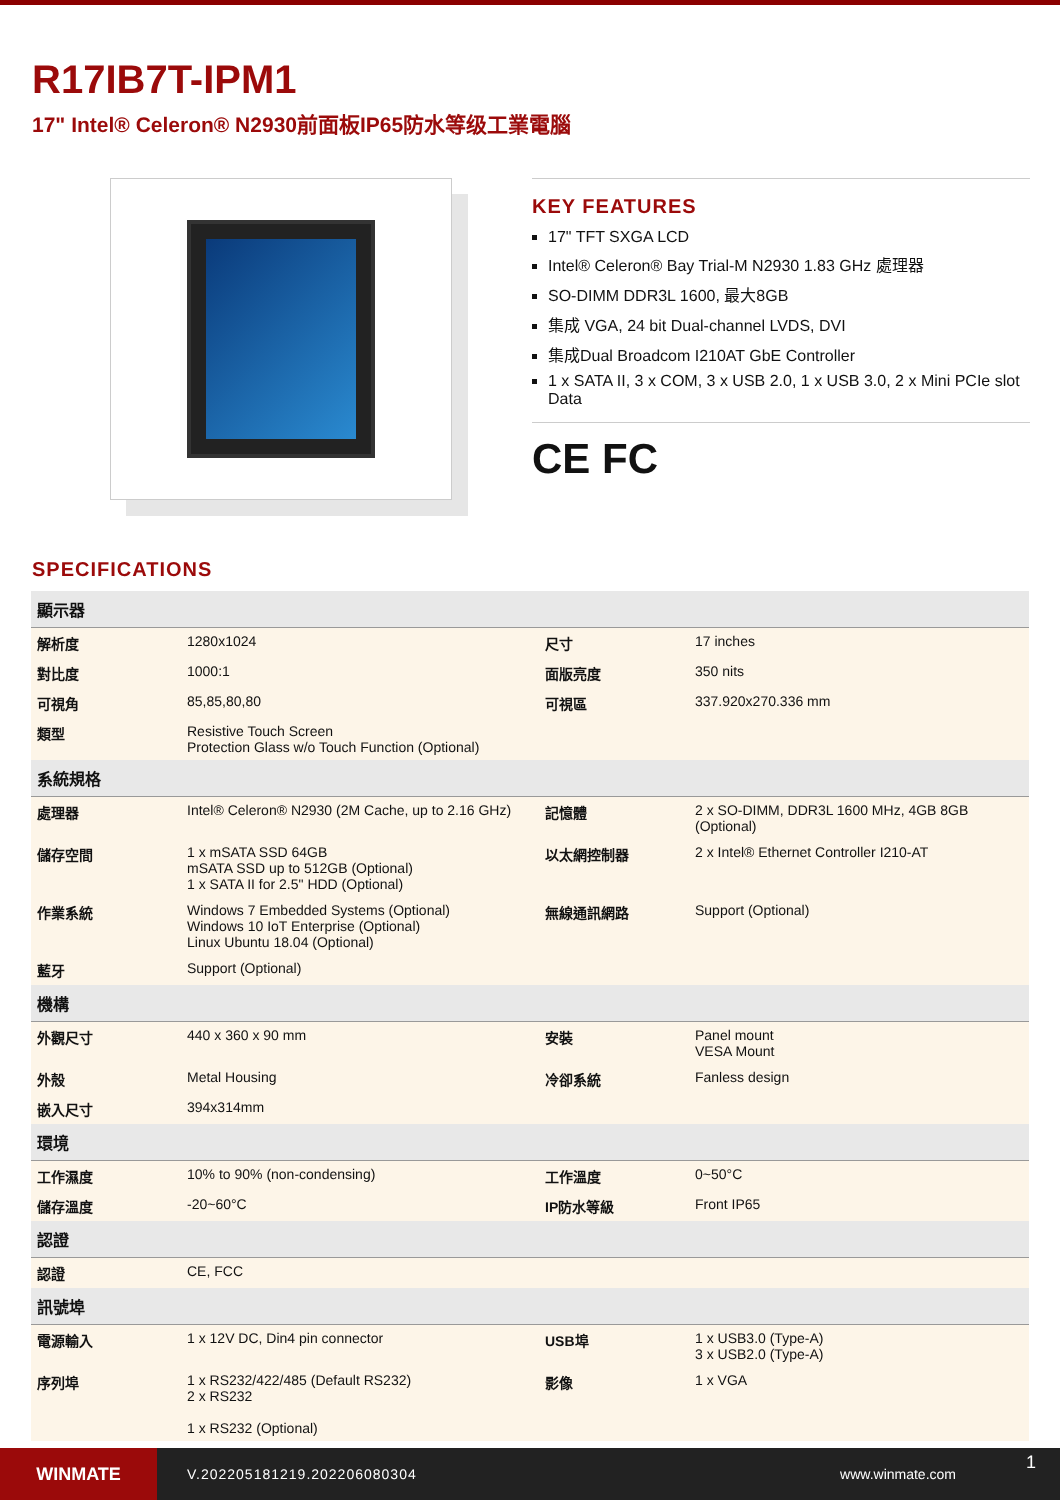R17IB7T-IPM1
17" Intel® Celeron® N2930前面板IP65防水等级工業電腦
KEY FEATURES
17" TFT SXGA LCD
Intel® Celeron® Bay Trial-M N2930 1.83 GHz 處理器
SO-DIMM DDR3L 1600, 最大8GB
集成 VGA, 24 bit Dual-channel LVDS, DVI
集成Dual Broadcom I210AT GbE Controller
1 x SATA II, 3 x COM, 3 x USB 2.0, 1 x USB 3.0, 2 x Mini PCIe slot Data
CE FC
SPECIFICATIONS
| 顯示器 | | | |
| --- | --- | --- | --- |
| 解析度 | 1280x1024 | 尺寸 | 17 inches |
| 對比度 | 1000:1 | 面版亮度 | 350 nits |
| 可視角 | 85,85,80,80 | 可視區 | 337.920x270.336 mm |
| 類型 | Resistive Touch Screen Protection Glass w/o Touch Function (Optional) | | |
| 系統規格 | | | |
| 處理器 | Intel® Celeron® N2930 (2M Cache, up to 2.16 GHz) | 記憶體 | 2 x SO-DIMM, DDR3L 1600 MHz, 4GB 8GB (Optional) |
| 儲存空間 | 1 x mSATA SSD 64GB mSATA SSD up to 512GB (Optional) 1 x SATA II for 2.5" HDD (Optional) | 以太網控制器 | 2 x Intel® Ethernet Controller I210-AT |
| 作業系統 | Windows 7 Embedded Systems (Optional) Windows 10 IoT Enterprise (Optional) Linux Ubuntu 18.04 (Optional) | 無線通訊網路 | Support (Optional) |
| 藍牙 | Support (Optional) | | |
| 機構 | | | |
| 外觀尺寸 | 440 x 360 x 90 mm | 安裝 | Panel mount VESA Mount |
| 外殼 | Metal Housing | 冷卻系統 | Fanless design |
| 嵌入尺寸 | 394x314mm | | |
| 環境 | | | |
| 工作濕度 | 10% to 90% (non-condensing) | 工作溫度 | 0~50°C |
| 儲存溫度 | -20~60°C | IP防水等級 | Front IP65 |
| 認證 | | | |
| 認證 | CE, FCC | | |
| 訊號埠 | | | |
| 電源輸入 | 1 x 12V DC, Din4 pin connector | USB埠 | 1 x USB3.0 (Type-A) 3 x USB2.0 (Type-A) |
| 序列埠 | 1 x RS232/422/485 (Default RS232) 2 x RS232 1 x RS232 (Optional) | 影像 | 1 x VGA |
WINMATE
V.202205181219.202206080304 www.winmate.com
1